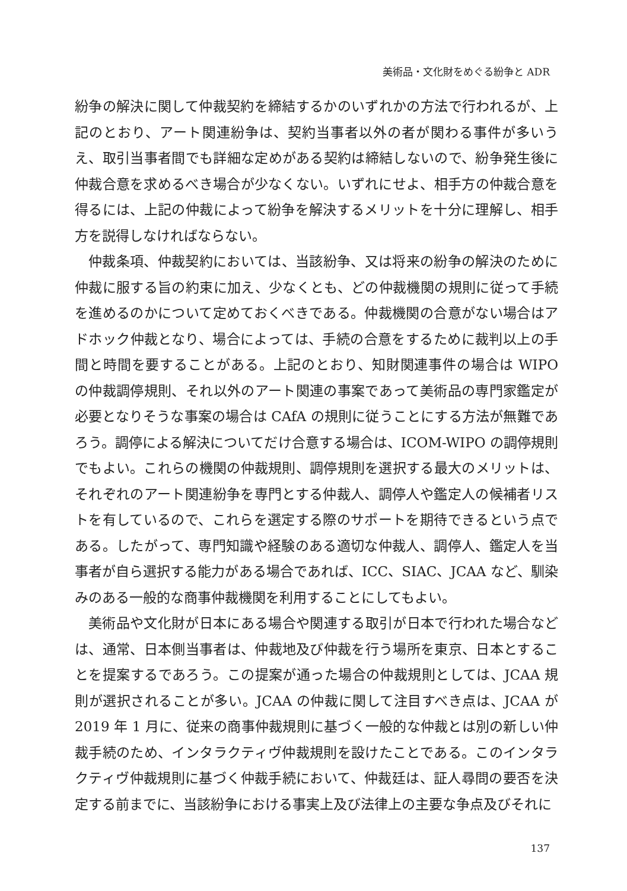美術品・文化財をめぐる紛争と ADR
紛争の解決に関して仲裁契約を締結するかのいずれかの方法で行われるが、上記のとおり、アート関連紛争は、契約当事者以外の者が関わる事件が多いうえ、取引当事者間でも詳細な定めがある契約は締結しないので、紛争発生後に仲裁合意を求めるべき場合が少なくない。いずれにせよ、相手方の仲裁合意を得るには、上記の仲裁によって紛争を解決するメリットを十分に理解し、相手方を説得しなければならない。
仲裁条項、仲裁契約においては、当該紛争、又は将来の紛争の解決のために仲裁に服する旨の約束に加え、少なくとも、どの仲裁機関の規則に従って手続を進めるのかについて定めておくべきである。仲裁機関の合意がない場合はアドホック仲裁となり、場合によっては、手続の合意をするために裁判以上の手間と時間を要することがある。上記のとおり、知財関連事件の場合は WIPO の仲裁調停規則、それ以外のアート関連の事案であって美術品の専門家鑑定が必要となりそうな事案の場合は CAfA の規則に従うことにする方法が無難であろう。調停による解決についてだけ合意する場合は、ICOM-WIPO の調停規則でもよい。これらの機関の仲裁規則、調停規則を選択する最大のメリットは、それぞれのアート関連紛争を専門とする仲裁人、調停人や鑑定人の候補者リストを有しているので、これらを選定する際のサポートを期待できるという点である。したがって、専門知識や経験のある適切な仲裁人、調停人、鑑定人を当事者が自ら選択する能力がある場合であれば、ICC、SIAC、JCAA など、馴染みのある一般的な商事仲裁機関を利用することにしてもよい。
美術品や文化財が日本にある場合や関連する取引が日本で行われた場合などは、通常、日本側当事者は、仲裁地及び仲裁を行う場所を東京、日本とすることを提案するであろう。この提案が通った場合の仲裁規則としては、JCAA 規則が選択されることが多い。JCAA の仲裁に関して注目すべき点は、JCAA が 2019 年 1 月に、従来の商事仲裁規則に基づく一般的な仲裁とは別の新しい仲裁手続のため、インタラクティヴ仲裁規則を設けたことである。このインタラクティヴ仲裁規則に基づく仲裁手続において、仲裁廷は、証人尋問の要否を決定する前までに、当該紛争における事実上及び法律上の主要な争点及びそれに
137